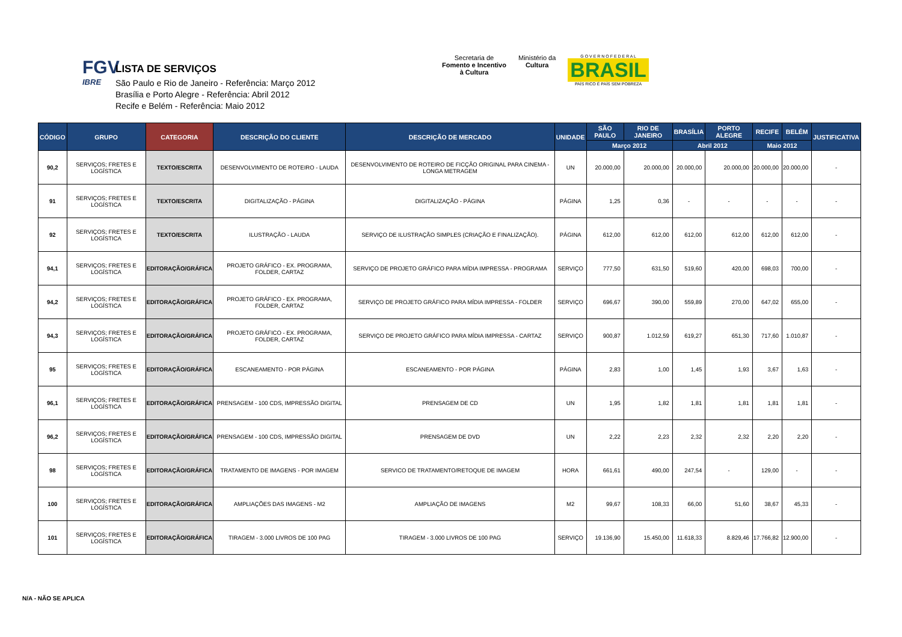FGV
IBRE
LISTA DE SERVIÇOS
São Paulo e Rio de Janeiro - Referência: Março 2012
Brasília e Porto Alegre - Referência: Abril 2012
Recife e Belém - Referência: Maio 2012
Secretaria de
Fomento e Incentivo
à Cultura
Ministério da
Cultura
G O V E R N O F E D E R A L
BRASIL
PAÍS RICO É PAÍS SEM POBREZA
| CÓDIGO | GRUPO | CATEGORIA | DESCRIÇÃO DO CLIENTE | DESCRIÇÃO DE MERCADO | UNIDADE | SÃO PAULO | RIO DE JANEIRO | BRASÍLIA | PORTO ALEGRE | RECIFE | BELÉM | JUSTIFICATIVA |
| --- | --- | --- | --- | --- | --- | --- | --- | --- | --- | --- | --- | --- |
| | | | | | | Março 2012 | | Abril 2012 | | Maio 2012 | | |
| 90,2 | SERVIÇOS; FRETES E LOGÍSTICA | TEXTO/ESCRITA | DESENVOLVIMENTO DE ROTEIRO - LAUDA | DESENVOLVIMENTO DE ROTEIRO DE FICÇÃO ORIGINAL PARA CINEMA - LONGA METRAGEM | UN | 20.000,00 | 20.000,00 | 20.000,00 | 20.000,00 | 20.000,00 | 20.000,00 | - |
| 91 | SERVIÇOS; FRETES E LOGÍSTICA | TEXTO/ESCRITA | DIGITALIZAÇÃO - PÁGINA | DIGITALIZAÇÃO - PÁGINA | PÁGINA | 1,25 | 0,36 | - | - | - | - | - |
| 92 | SERVIÇOS; FRETES E LOGÍSTICA | TEXTO/ESCRITA | ILUSTRAÇÃO - LAUDA | SERVIÇO DE ILUSTRAÇÃO SIMPLES (CRIAÇÃO E FINALIZAÇÃO). | PÁGINA | 612,00 | 612,00 | 612,00 | 612,00 | 612,00 | 612,00 | - |
| 94,1 | SERVIÇOS; FRETES E LOGÍSTICA | EDITORAÇÃO/GRÁFICA | PROJETO GRÁFICO - EX. PROGRAMA, FOLDER, CARTAZ | SERVIÇO DE PROJETO GRÁFICO PARA MÍDIA IMPRESSA - PROGRAMA | SERVIÇO | 777,50 | 631,50 | 519,60 | 420,00 | 698,03 | 700,00 | - |
| 94,2 | SERVIÇOS; FRETES E LOGÍSTICA | EDITORAÇÃO/GRÁFICA | PROJETO GRÁFICO - EX. PROGRAMA, FOLDER, CARTAZ | SERVIÇO DE PROJETO GRÁFICO PARA MÍDIA IMPRESSA - FOLDER | SERVIÇO | 696,67 | 390,00 | 559,89 | 270,00 | 647,02 | 655,00 | - |
| 94,3 | SERVIÇOS; FRETES E LOGÍSTICA | EDITORAÇÃO/GRÁFICA | PROJETO GRÁFICO - EX. PROGRAMA, FOLDER, CARTAZ | SERVIÇO DE PROJETO GRÁFICO PARA MÍDIA IMPRESSA - CARTAZ | SERVIÇO | 900,87 | 1.012,59 | 619,27 | 651,30 | 717,60 | 1.010,87 | - |
| 95 | SERVIÇOS; FRETES E LOGÍSTICA | EDITORAÇÃO/GRÁFICA | ESCANEAMENTO - POR PÁGINA | ESCANEAMENTO - POR PÁGINA | PÁGINA | 2,83 | 1,00 | 1,45 | 1,93 | 3,67 | 1,63 | - |
| 96,1 | SERVIÇOS; FRETES E LOGÍSTICA | EDITORAÇÃO/GRÁFICA | PRENSAGEM - 100 CDS, IMPRESSÃO DIGITAL | PRENSAGEM DE CD | UN | 1,95 | 1,82 | 1,81 | 1,81 | 1,81 | 1,81 | - |
| 96,2 | SERVIÇOS; FRETES E LOGÍSTICA | EDITORAÇÃO/GRÁFICA | PRENSAGEM - 100 CDS, IMPRESSÃO DIGITAL | PRENSAGEM DE DVD | UN | 2,22 | 2,23 | 2,32 | 2,32 | 2,20 | 2,20 | - |
| 98 | SERVIÇOS; FRETES E LOGÍSTICA | EDITORAÇÃO/GRÁFICA | TRATAMENTO DE IMAGENS - POR IMAGEM | SERVICO DE TRATAMENTO/RETOQUE DE IMAGEM | HORA | 661,61 | 490,00 | 247,54 | - | 129,00 | - | - |
| 100 | SERVIÇOS; FRETES E LOGÍSTICA | EDITORAÇÃO/GRÁFICA | AMPLIAÇÕES DAS IMAGENS - M2 | AMPLIAÇÃO DE IMAGENS | M2 | 99,67 | 108,33 | 66,00 | 51,60 | 38,67 | 45,33 | - |
| 101 | SERVIÇOS; FRETES E LOGÍSTICA | EDITORAÇÃO/GRÁFICA | TIRAGEM - 3.000 LIVROS DE 100 PAG | TIRAGEM - 3.000 LIVROS DE 100 PAG | SERVIÇO | 19.136,90 | 15.450,00 | 11.618,33 | 8.829,46 | 17.766,82 | 12.900,00 | - |
N/A - NÃO SE APLICA